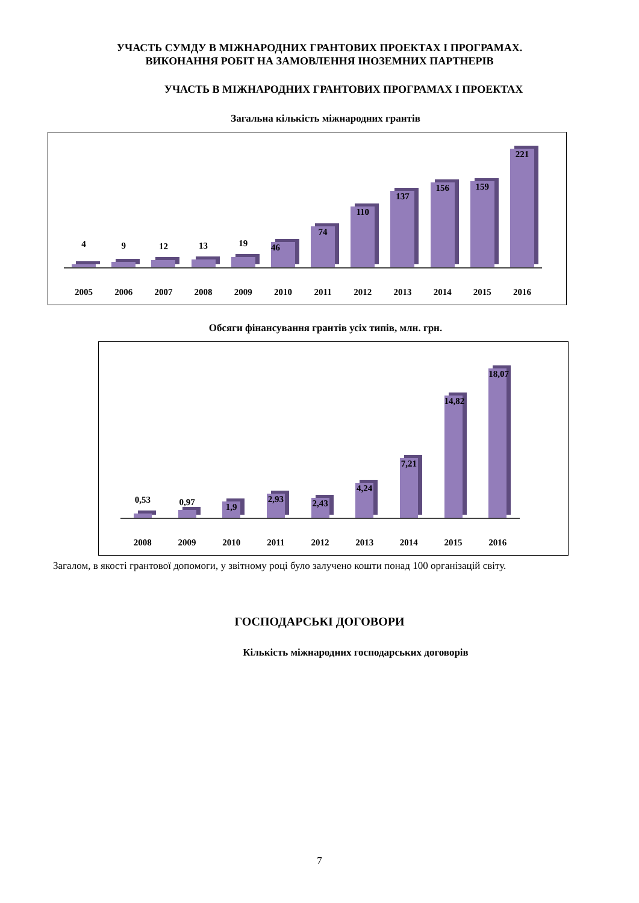УЧАСТЬ СУМДУ В МІЖНАРОДНИХ ГРАНТОВИХ ПРОЕКТАХ І ПРОГРАМАХ.
ВИКОНАННЯ РОБІТ НА ЗАМОВЛЕННЯ ІНОЗЕМНИХ ПАРТНЕРІВ
УЧАСТЬ В МІЖНАРОДНИХ ГРАНТОВИХ ПРОГРАМАХ І ПРОЕКТАХ
Загальна кількість міжнародних грантів
4
9
12
13
19
46
74
110
137
156
159
221
2005 2006 2007 2008 2009 2010 2011 2012 2013 2014 2015 2016
Обсяги фінансування грантів усіх типів, млн. грн.
0,53
0,97
1,9
2,93
2,43
4,24
7,21
14,82
18,07
2008 2009 2010 2011 2012 2013 2014 2015 2016
Загалом, в якості грантової допомоги, у звітному році було залучено кошти понад 100 організацій світу.
ГОСПОДАРСЬКІ ДОГОВОРИ
Кількість міжнародних господарських договорів
7